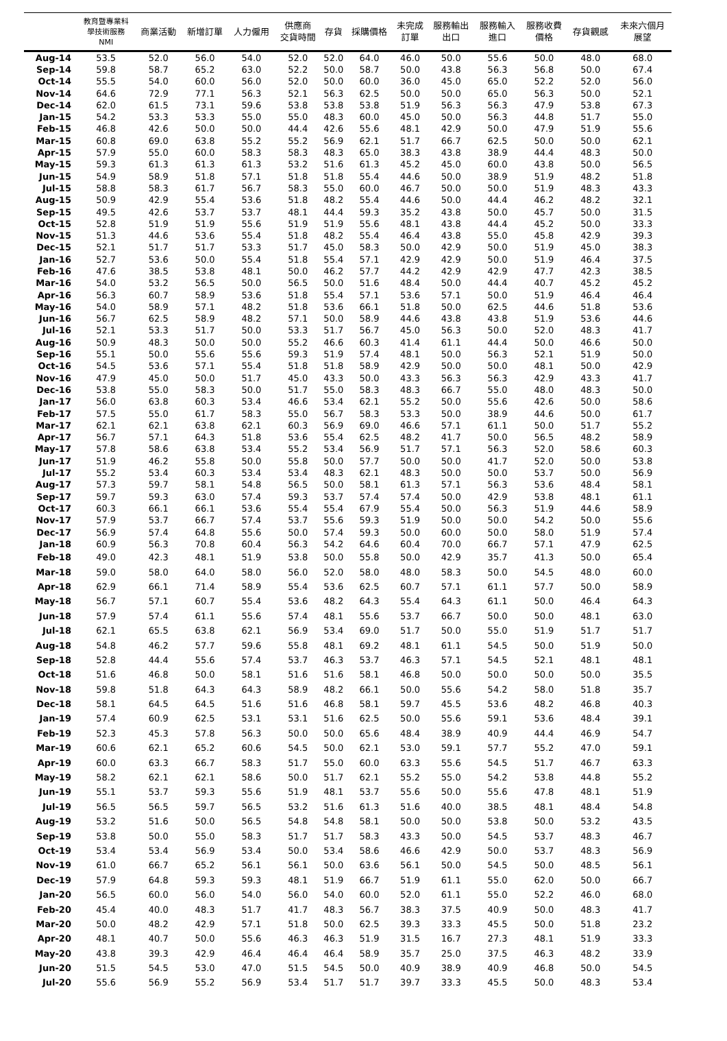| | 教育暨專業科 學技術服務 NMI | 商業活動 | 新增訂單 | 人力僱用 | 供應商 交貨時間 | 存貨 | 採購價格 | 未完成 訂單 | 服務輸出 出口 | 服務輸入 進口 | 服務收費 價格 | 存貨觀感 | 未來六個月 展望 |
| --- | --- | --- | --- | --- | --- | --- | --- | --- | --- | --- | --- | --- | --- |
| Aug-14 | 53.5 | 52.0 | 56.0 | 54.0 | 52.0 | 52.0 | 64.0 | 46.0 | 50.0 | 55.6 | 50.0 | 48.0 | 68.0 |
| Sep-14 | 59.8 | 58.7 | 65.2 | 63.0 | 52.2 | 50.0 | 58.7 | 50.0 | 43.8 | 56.3 | 56.8 | 50.0 | 67.4 |
| Oct-14 | 55.5 | 54.0 | 60.0 | 56.0 | 52.0 | 50.0 | 60.0 | 36.0 | 45.0 | 65.0 | 52.2 | 52.0 | 56.0 |
| Nov-14 | 64.6 | 72.9 | 77.1 | 56.3 | 52.1 | 56.3 | 62.5 | 50.0 | 50.0 | 65.0 | 56.3 | 50.0 | 52.1 |
| Dec-14 | 62.0 | 61.5 | 73.1 | 59.6 | 53.8 | 53.8 | 53.8 | 51.9 | 56.3 | 56.3 | 47.9 | 53.8 | 67.3 |
| Jan-15 | 54.2 | 53.3 | 53.3 | 55.0 | 55.0 | 48.3 | 60.0 | 45.0 | 50.0 | 56.3 | 44.8 | 51.7 | 55.0 |
| Feb-15 | 46.8 | 42.6 | 50.0 | 50.0 | 44.4 | 42.6 | 55.6 | 48.1 | 42.9 | 50.0 | 47.9 | 51.9 | 55.6 |
| Mar-15 | 60.8 | 69.0 | 63.8 | 55.2 | 55.2 | 56.9 | 62.1 | 51.7 | 66.7 | 62.5 | 50.0 | 50.0 | 62.1 |
| Apr-15 | 57.9 | 55.0 | 60.0 | 58.3 | 58.3 | 48.3 | 65.0 | 38.3 | 43.8 | 38.9 | 44.4 | 48.3 | 50.0 |
| May-15 | 59.3 | 61.3 | 61.3 | 61.3 | 53.2 | 51.6 | 61.3 | 45.2 | 45.0 | 60.0 | 43.8 | 50.0 | 56.5 |
| Jun-15 | 54.9 | 58.9 | 51.8 | 57.1 | 51.8 | 51.8 | 55.4 | 44.6 | 50.0 | 38.9 | 51.9 | 48.2 | 51.8 |
| Jul-15 | 58.8 | 58.3 | 61.7 | 56.7 | 58.3 | 55.0 | 60.0 | 46.7 | 50.0 | 50.0 | 51.9 | 48.3 | 43.3 |
| Aug-15 | 50.9 | 42.9 | 55.4 | 53.6 | 51.8 | 48.2 | 55.4 | 44.6 | 50.0 | 44.4 | 46.2 | 48.2 | 32.1 |
| Sep-15 | 49.5 | 42.6 | 53.7 | 53.7 | 48.1 | 44.4 | 59.3 | 35.2 | 43.8 | 50.0 | 45.7 | 50.0 | 31.5 |
| Oct-15 | 52.8 | 51.9 | 51.9 | 55.6 | 51.9 | 51.9 | 55.6 | 48.1 | 43.8 | 44.4 | 45.2 | 50.0 | 33.3 |
| Nov-15 | 51.3 | 44.6 | 53.6 | 55.4 | 51.8 | 48.2 | 55.4 | 46.4 | 43.8 | 55.0 | 45.8 | 42.9 | 39.3 |
| Dec-15 | 52.1 | 51.7 | 51.7 | 53.3 | 51.7 | 45.0 | 58.3 | 50.0 | 42.9 | 50.0 | 51.9 | 45.0 | 38.3 |
| Jan-16 | 52.7 | 53.6 | 50.0 | 55.4 | 51.8 | 55.4 | 57.1 | 42.9 | 42.9 | 50.0 | 51.9 | 46.4 | 37.5 |
| Feb-16 | 47.6 | 38.5 | 53.8 | 48.1 | 50.0 | 46.2 | 57.7 | 44.2 | 42.9 | 42.9 | 47.7 | 42.3 | 38.5 |
| Mar-16 | 54.0 | 53.2 | 56.5 | 50.0 | 56.5 | 50.0 | 51.6 | 48.4 | 50.0 | 44.4 | 40.7 | 45.2 | 45.2 |
| Apr-16 | 56.3 | 60.7 | 58.9 | 53.6 | 51.8 | 55.4 | 57.1 | 53.6 | 57.1 | 50.0 | 51.9 | 46.4 | 46.4 |
| May-16 | 54.0 | 58.9 | 57.1 | 48.2 | 51.8 | 53.6 | 66.1 | 51.8 | 50.0 | 62.5 | 44.6 | 51.8 | 53.6 |
| Jun-16 | 56.7 | 62.5 | 58.9 | 48.2 | 57.1 | 50.0 | 58.9 | 44.6 | 43.8 | 43.8 | 51.9 | 53.6 | 44.6 |
| Jul-16 | 52.1 | 53.3 | 51.7 | 50.0 | 53.3 | 51.7 | 56.7 | 45.0 | 56.3 | 50.0 | 52.0 | 48.3 | 41.7 |
| Aug-16 | 50.9 | 48.3 | 50.0 | 50.0 | 55.2 | 46.6 | 60.3 | 41.4 | 61.1 | 44.4 | 50.0 | 46.6 | 50.0 |
| Sep-16 | 55.1 | 50.0 | 55.6 | 55.6 | 59.3 | 51.9 | 57.4 | 48.1 | 50.0 | 56.3 | 52.1 | 51.9 | 50.0 |
| Oct-16 | 54.5 | 53.6 | 57.1 | 55.4 | 51.8 | 51.8 | 58.9 | 42.9 | 50.0 | 50.0 | 48.1 | 50.0 | 42.9 |
| Nov-16 | 47.9 | 45.0 | 50.0 | 51.7 | 45.0 | 43.3 | 50.0 | 43.3 | 56.3 | 56.3 | 42.9 | 43.3 | 41.7 |
| Dec-16 | 53.8 | 55.0 | 58.3 | 50.0 | 51.7 | 55.0 | 58.3 | 48.3 | 66.7 | 55.0 | 48.0 | 48.3 | 50.0 |
| Jan-17 | 56.0 | 63.8 | 60.3 | 53.4 | 46.6 | 53.4 | 62.1 | 55.2 | 50.0 | 55.6 | 42.6 | 50.0 | 58.6 |
| Feb-17 | 57.5 | 55.0 | 61.7 | 58.3 | 55.0 | 56.7 | 58.3 | 53.3 | 50.0 | 38.9 | 44.6 | 50.0 | 61.7 |
| Mar-17 | 62.1 | 62.1 | 63.8 | 62.1 | 60.3 | 56.9 | 69.0 | 46.6 | 57.1 | 61.1 | 50.0 | 51.7 | 55.2 |
| Apr-17 | 56.7 | 57.1 | 64.3 | 51.8 | 53.6 | 55.4 | 62.5 | 48.2 | 41.7 | 50.0 | 56.5 | 48.2 | 58.9 |
| May-17 | 57.8 | 58.6 | 63.8 | 53.4 | 55.2 | 53.4 | 56.9 | 51.7 | 57.1 | 56.3 | 52.0 | 58.6 | 60.3 |
| Jun-17 | 51.9 | 46.2 | 55.8 | 50.0 | 55.8 | 50.0 | 57.7 | 50.0 | 50.0 | 41.7 | 52.0 | 50.0 | 53.8 |
| Jul-17 | 55.2 | 53.4 | 60.3 | 53.4 | 53.4 | 48.3 | 62.1 | 48.3 | 50.0 | 50.0 | 53.7 | 50.0 | 56.9 |
| Aug-17 | 57.3 | 59.7 | 58.1 | 54.8 | 56.5 | 50.0 | 58.1 | 61.3 | 57.1 | 56.3 | 53.6 | 48.4 | 58.1 |
| Sep-17 | 59.7 | 59.3 | 63.0 | 57.4 | 59.3 | 53.7 | 57.4 | 57.4 | 50.0 | 42.9 | 53.8 | 48.1 | 61.1 |
| Oct-17 | 60.3 | 66.1 | 66.1 | 53.6 | 55.4 | 55.4 | 67.9 | 55.4 | 50.0 | 56.3 | 51.9 | 44.6 | 58.9 |
| Nov-17 | 57.9 | 53.7 | 66.7 | 57.4 | 53.7 | 55.6 | 59.3 | 51.9 | 50.0 | 50.0 | 54.2 | 50.0 | 55.6 |
| Dec-17 | 56.9 | 57.4 | 64.8 | 55.6 | 50.0 | 57.4 | 59.3 | 50.0 | 60.0 | 50.0 | 58.0 | 51.9 | 57.4 |
| Jan-18 | 60.9 | 56.3 | 70.8 | 60.4 | 56.3 | 54.2 | 64.6 | 60.4 | 70.0 | 66.7 | 57.1 | 47.9 | 62.5 |
| Feb-18 | 49.0 | 42.3 | 48.1 | 51.9 | 53.8 | 50.0 | 55.8 | 50.0 | 42.9 | 35.7 | 41.3 | 50.0 | 65.4 |
| Mar-18 | 59.0 | 58.0 | 64.0 | 58.0 | 56.0 | 52.0 | 58.0 | 48.0 | 58.3 | 50.0 | 54.5 | 48.0 | 60.0 |
| Apr-18 | 62.9 | 66.1 | 71.4 | 58.9 | 55.4 | 53.6 | 62.5 | 60.7 | 57.1 | 61.1 | 57.7 | 50.0 | 58.9 |
| May-18 | 56.7 | 57.1 | 60.7 | 55.4 | 53.6 | 48.2 | 64.3 | 55.4 | 64.3 | 61.1 | 50.0 | 46.4 | 64.3 |
| Jun-18 | 57.9 | 57.4 | 61.1 | 55.6 | 57.4 | 48.1 | 55.6 | 53.7 | 66.7 | 50.0 | 50.0 | 48.1 | 63.0 |
| Jul-18 | 62.1 | 65.5 | 63.8 | 62.1 | 56.9 | 53.4 | 69.0 | 51.7 | 50.0 | 55.0 | 51.9 | 51.7 | 51.7 |
| Aug-18 | 54.8 | 46.2 | 57.7 | 59.6 | 55.8 | 48.1 | 69.2 | 48.1 | 61.1 | 54.5 | 50.0 | 51.9 | 50.0 |
| Sep-18 | 52.8 | 44.4 | 55.6 | 57.4 | 53.7 | 46.3 | 53.7 | 46.3 | 57.1 | 54.5 | 52.1 | 48.1 | 48.1 |
| Oct-18 | 51.6 | 46.8 | 50.0 | 58.1 | 51.6 | 51.6 | 58.1 | 46.8 | 50.0 | 50.0 | 50.0 | 50.0 | 35.5 |
| Nov-18 | 59.8 | 51.8 | 64.3 | 64.3 | 58.9 | 48.2 | 66.1 | 50.0 | 55.6 | 54.2 | 58.0 | 51.8 | 35.7 |
| Dec-18 | 58.1 | 64.5 | 64.5 | 51.6 | 51.6 | 46.8 | 58.1 | 59.7 | 45.5 | 53.6 | 48.2 | 46.8 | 40.3 |
| Jan-19 | 57.4 | 60.9 | 62.5 | 53.1 | 53.1 | 51.6 | 62.5 | 50.0 | 55.6 | 59.1 | 53.6 | 48.4 | 39.1 |
| Feb-19 | 52.3 | 45.3 | 57.8 | 56.3 | 50.0 | 50.0 | 65.6 | 48.4 | 38.9 | 40.9 | 44.4 | 46.9 | 54.7 |
| Mar-19 | 60.6 | 62.1 | 65.2 | 60.6 | 54.5 | 50.0 | 62.1 | 53.0 | 59.1 | 57.7 | 55.2 | 47.0 | 59.1 |
| Apr-19 | 60.0 | 63.3 | 66.7 | 58.3 | 51.7 | 55.0 | 60.0 | 63.3 | 55.6 | 54.5 | 51.7 | 46.7 | 63.3 |
| May-19 | 58.2 | 62.1 | 62.1 | 58.6 | 50.0 | 51.7 | 62.1 | 55.2 | 55.0 | 54.2 | 53.8 | 44.8 | 55.2 |
| Jun-19 | 55.1 | 53.7 | 59.3 | 55.6 | 51.9 | 48.1 | 53.7 | 55.6 | 50.0 | 55.6 | 47.8 | 48.1 | 51.9 |
| Jul-19 | 56.5 | 56.5 | 59.7 | 56.5 | 53.2 | 51.6 | 61.3 | 51.6 | 40.0 | 38.5 | 48.1 | 48.4 | 54.8 |
| Aug-19 | 53.2 | 51.6 | 50.0 | 56.5 | 54.8 | 54.8 | 58.1 | 50.0 | 50.0 | 53.8 | 50.0 | 53.2 | 43.5 |
| Sep-19 | 53.8 | 50.0 | 55.0 | 58.3 | 51.7 | 51.7 | 58.3 | 43.3 | 50.0 | 54.5 | 53.7 | 48.3 | 46.7 |
| Oct-19 | 53.4 | 53.4 | 56.9 | 53.4 | 50.0 | 53.4 | 58.6 | 46.6 | 42.9 | 50.0 | 53.7 | 48.3 | 56.9 |
| Nov-19 | 61.0 | 66.7 | 65.2 | 56.1 | 56.1 | 50.0 | 63.6 | 56.1 | 50.0 | 54.5 | 50.0 | 48.5 | 56.1 |
| Dec-19 | 57.9 | 64.8 | 59.3 | 59.3 | 48.1 | 51.9 | 66.7 | 51.9 | 61.1 | 55.0 | 62.0 | 50.0 | 66.7 |
| Jan-20 | 56.5 | 60.0 | 56.0 | 54.0 | 56.0 | 54.0 | 60.0 | 52.0 | 61.1 | 55.0 | 52.2 | 46.0 | 68.0 |
| Feb-20 | 45.4 | 40.0 | 48.3 | 51.7 | 41.7 | 48.3 | 56.7 | 38.3 | 37.5 | 40.9 | 50.0 | 48.3 | 41.7 |
| Mar-20 | 50.0 | 48.2 | 42.9 | 57.1 | 51.8 | 50.0 | 62.5 | 39.3 | 33.3 | 45.5 | 50.0 | 51.8 | 23.2 |
| Apr-20 | 48.1 | 40.7 | 50.0 | 55.6 | 46.3 | 46.3 | 51.9 | 31.5 | 16.7 | 27.3 | 48.1 | 51.9 | 33.3 |
| May-20 | 43.8 | 39.3 | 42.9 | 46.4 | 46.4 | 46.4 | 58.9 | 35.7 | 25.0 | 37.5 | 46.3 | 48.2 | 33.9 |
| Jun-20 | 51.5 | 54.5 | 53.0 | 47.0 | 51.5 | 54.5 | 50.0 | 40.9 | 38.9 | 40.9 | 46.8 | 50.0 | 54.5 |
| Jul-20 | 55.6 | 56.9 | 55.2 | 56.9 | 53.4 | 51.7 | 51.7 | 39.7 | 33.3 | 45.5 | 50.0 | 48.3 | 53.4 |